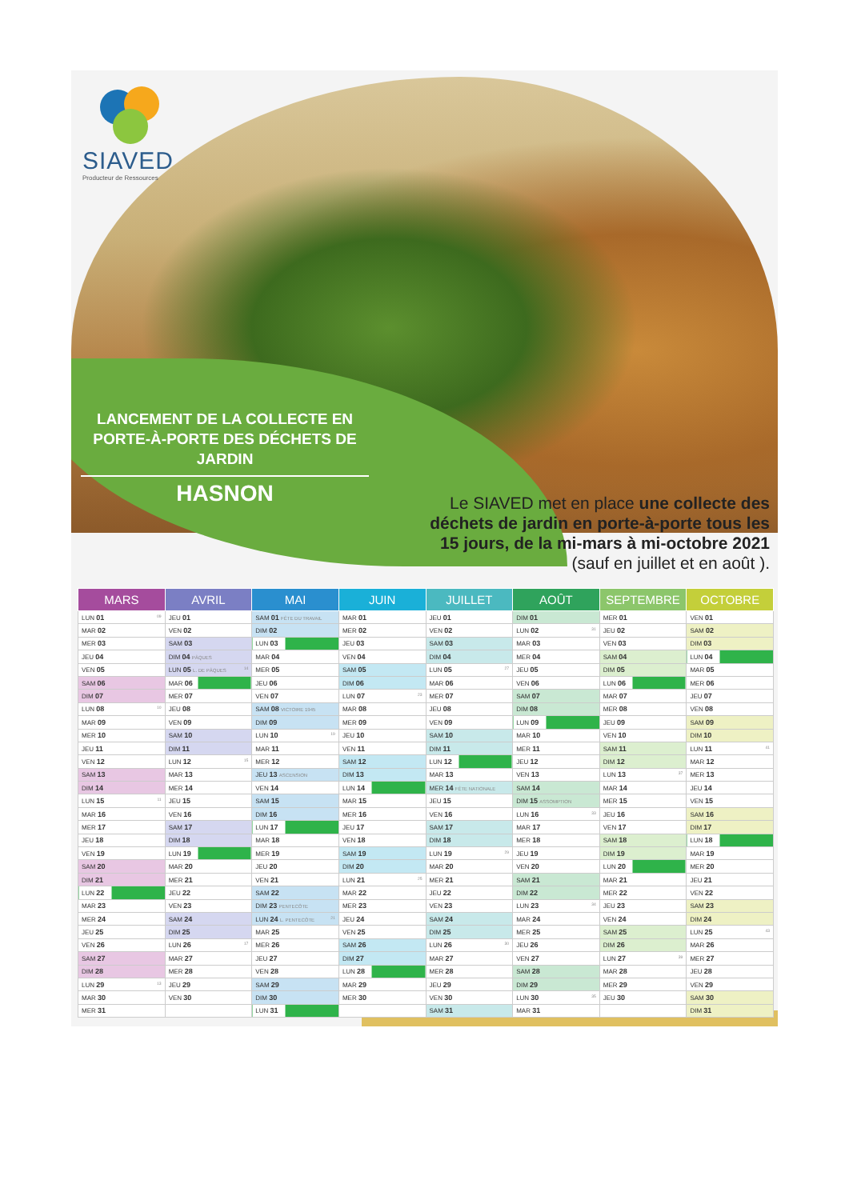SIAVED
Producteur de Ressources
LANCEMENT DE LA COLLECTE EN PORTE-À-PORTE DES DÉCHETS DE JARDIN
HASNON
Le SIAVED met en place une collecte des déchets de jardin en porte-à-porte tous les 15 jours, de la mi-mars à mi-octobre 2021 (sauf en juillet et en août ).
| MARS | AVRIL | MAI | JUIN | JUILLET | AOÛT | SEPTEMBRE | OCTOBRE |
| --- | --- | --- | --- | --- | --- | --- | --- |
| LUN 01 09 | JEU 01 | SAM 01 FÊTE DU TRAVAIL | MAR 01 | JEU 01 | DIM 01 | MER 01 | VEN 01 |
| MAR 02 | VEN 02 | DIM 02 | MER 02 | VEN 02 | LUN 02 31 | JEU 02 | SAM 02 |
| MER 03 | SAM 03 | LUN 03 | JEU 03 | SAM 03 | MAR 03 | VEN 03 | DIM 03 |
| JEU 04 | DIM 04 PÂQUES | MAR 04 | VEN 04 | DIM 04 | MER 04 | SAM 04 | LUN 04 |
| VEN 05 | LUN 05 L. DE PÂQUES 14 | MER 05 | SAM 05 | LUN 05 27 | JEU 05 | DIM 05 | MAR 05 |
| SAM 06 | MAR 06 | JEU 06 | DIM 06 | MAR 06 | VEN 06 | LUN 06 | MER 06 |
| DIM 07 | MER 07 | VEN 07 | LUN 07 23 | MER 07 | SAM 07 | MAR 07 | JEU 07 |
| LUN 08 10 | JEU 08 | SAM 08 VICTOIRE 1945 | MAR 08 | JEU 08 | DIM 08 | MER 08 | VEN 08 |
| MAR 09 | VEN 09 | DIM 09 | MER 09 | VEN 09 | LUN 09 | JEU 09 | SAM 09 |
| MER 10 | SAM 10 | LUN 10 19 | JEU 10 | SAM 10 | MAR 10 | VEN 10 | DIM 10 |
| JEU 11 | DIM 11 | MAR 11 | VEN 11 | DIM 11 | MER 11 | SAM 11 | LUN 11 41 |
| VEN 12 | LUN 12 15 | MER 12 | SAM 12 | LUN 12 | JEU 12 | DIM 12 | MAR 12 |
| SAM 13 | MAR 13 | JEU 13 ASCENSION | DIM 13 | MAR 13 | VEN 13 | LUN 13 37 | MER 13 |
| DIM 14 | MER 14 | VEN 14 | LUN 14 | MER 14 FÊTE NATIONALE | SAM 14 | MAR 14 | JEU 14 |
| LUN 15 11 | JEU 15 | SAM 15 | MAR 15 | JEU 15 | DIM 15 ASSOMPTION | MER 15 | VEN 15 |
| MAR 16 | VEN 16 | DIM 16 | MER 16 | VEN 16 | LUN 16 33 | JEU 16 | SAM 16 |
| MER 17 | SAM 17 | LUN 17 | JEU 17 | SAM 17 | MAR 17 | VEN 17 | DIM 17 |
| JEU 18 | DIM 18 | MAR 18 | VEN 18 | DIM 18 | MER 18 | SAM 18 | LUN 18 |
| VEN 19 | LUN 19 | MER 19 | SAM 19 | LUN 19 29 | JEU 19 | DIM 19 | MAR 19 |
| SAM 20 | MAR 20 | JEU 20 | DIM 20 | MAR 20 | VEN 20 | LUN 20 | MER 20 |
| DIM 21 | MER 21 | VEN 21 | LUN 21 25 | MER 21 | SAM 21 | MAR 21 | JEU 21 |
| LUN 22 | JEU 22 | SAM 22 | MAR 22 | JEU 22 | DIM 22 | MER 22 | VEN 22 |
| MAR 23 | VEN 23 | DIM 23 PENTECÔTE | MER 23 | VEN 23 | LUN 23 34 | JEU 23 | SAM 23 |
| MER 24 | SAM 24 | LUN 24 L. PENTECÔTE 21 | JEU 24 | SAM 24 | MAR 24 | VEN 24 | DIM 24 |
| JEU 25 | DIM 25 | MAR 25 | VEN 25 | DIM 25 | MER 25 | SAM 25 | LUN 25 43 |
| VEN 26 | LUN 26 17 | MER 26 | SAM 26 | LUN 26 30 | JEU 26 | DIM 26 | MAR 26 |
| SAM 27 | MAR 27 | JEU 27 | DIM 27 | MAR 27 | VEN 27 | LUN 27 39 | MER 27 |
| DIM 28 | MER 28 | VEN 28 | LUN 28 | MER 28 | SAM 28 | MAR 28 | JEU 28 |
| LUN 29 13 | JEU 29 | SAM 29 | MAR 29 | JEU 29 | DIM 29 | MER 29 | VEN 29 |
| MAR 30 | VEN 30 | DIM 30 | MER 30 | VEN 30 | LUN 30 35 | JEU 30 | SAM 30 |
| MER 31 | | LUN 31 | | SAM 31 | MAR 31 | | DIM 31 |